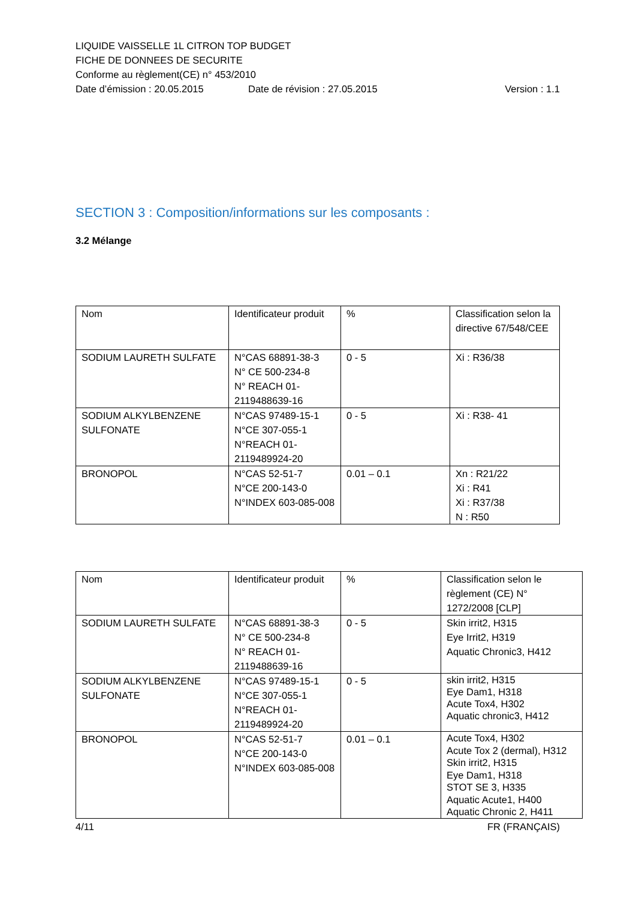LIQUIDE VAISSELLE 1L CITRON TOP BUDGET
FICHE DE DONNEES DE SECURITE
Conforme au règlement(CE) n° 453/2010
Date d’émission : 20.05.2015 Date de révision : 27.05.2015 Version : 1.1
SECTION 3 : Composition/informations sur les composants :
3.2 Mélange
| Nom | Identificateur produit | % | Classification selon la directive 67/548/CEE |
| SODIUM LAURETH SULFATE | N°CAS 68891-38-3 N° CE 500-234-8 N° REACH 01-2119488639-16 | 0 - 5 | Xi : R36/38 |
| SODIUM ALKYLBENZENE SULFONATE | N°CAS 97489-15-1 N°CE 307-055-1 N°REACH 01-2119489924-20 | 0 - 5 | Xi : R38- 41 |
| BRONOPOL | N°CAS 52-51-7 N°CE 200-143-0 N°INDEX 603-085-008 | 0.01 – 0.1 | Xn : R21/22 Xi : R41 Xi : R37/38 N : R50 |
| Nom | Identificateur produit | % | Classification selon le règlement (CE) N° 1272/2008 [CLP] |
| SODIUM LAURETH SULFATE | N°CAS 68891-38-3 N° CE 500-234-8 N° REACH 01-2119488639-16 | 0 - 5 | Skin irrit2, H315 Eye Irrit2, H319 Aquatic Chronic3, H412 |
| SODIUM ALKYLBENZENE SULFONATE | N°CAS 97489-15-1 N°CE 307-055-1 N°REACH 01-2119489924-20 | 0 - 5 | skin irrit2, H315 Eye Dam1, H318 Acute Tox4, H302 Aquatic chronic3, H412 |
| BRONOPOL | N°CAS 52-51-7 N°CE 200-143-0 N°INDEX 603-085-008 | 0.01 – 0.1 | Acute Tox4, H302 Acute Tox 2 (dermal), H312 Skin irrit2, H315 Eye Dam1, H318 STOT SE 3, H335 Aquatic Acute1, H400 Aquatic Chronic 2, H411 |
4/11 FR (FRANÇAIS)